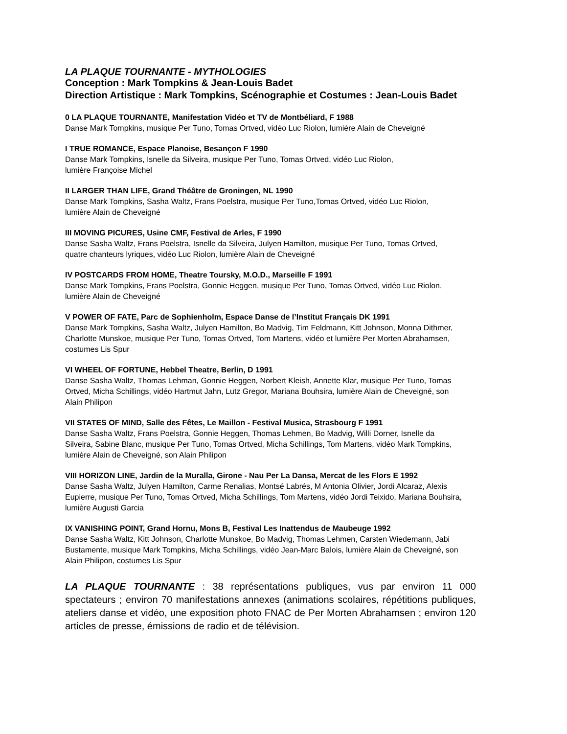LA PLAQUE TOURNANTE - MYTHOLOGIES
Conception : Mark Tompkins & Jean-Louis Badet
Direction Artistique : Mark Tompkins, Scénographie et Costumes : Jean-Louis Badet
0 LA PLAQUE TOURNANTE, Manifestation Vidéo et TV de Montbéliard, F 1988
Danse Mark Tompkins, musique Per Tuno, Tomas Ortved, vidéo Luc Riolon, lumière Alain de Cheveigné
I TRUE ROMANCE, Espace Planoise, Besançon F 1990
Danse Mark Tompkins, Isnelle da Silveira, musique Per Tuno, Tomas Ortved, vidéo Luc Riolon,
lumière Françoise Michel
II LARGER THAN LIFE, Grand Théâtre de Groningen, NL 1990
Danse Mark Tompkins, Sasha Waltz, Frans Poelstra, musique Per Tuno,Tomas Ortved, vidéo Luc Riolon,
lumière Alain de Cheveigné
III MOVING PICURES, Usine CMF, Festival de Arles, F 1990
Danse Sasha Waltz, Frans Poelstra, Isnelle da Silveira, Julyen Hamilton, musique Per Tuno, Tomas Ortved,
quatre chanteurs lyriques, vidéo Luc Riolon, lumière Alain de Cheveigné
IV POSTCARDS FROM HOME, Theatre Toursky, M.O.D., Marseille F 1991
Danse Mark Tompkins, Frans Poelstra, Gonnie Heggen, musique Per Tuno, Tomas Ortved, vidéo Luc Riolon,
lumière Alain de Cheveigné
V POWER OF FATE, Parc de Sophienholm, Espace Danse de l’Institut Français DK 1991
Danse Mark Tompkins, Sasha Waltz, Julyen Hamilton, Bo Madvig, Tim Feldmann, Kitt Johnson, Monna Dithmer,
Charlotte Munskoe, musique Per Tuno, Tomas Ortved, Tom Martens, vidéo et lumière Per Morten Abrahamsen,
costumes Lis Spur
VI WHEEL OF FORTUNE, Hebbel Theatre, Berlin, D 1991
Danse Sasha Waltz, Thomas Lehman, Gonnie Heggen, Norbert Kleish, Annette Klar, musique Per Tuno, Tomas
Ortved, Micha Schillings, vidéo Hartmut Jahn, Lutz Gregor, Mariana Bouhsira, lumière Alain de Cheveigné, son
Alain Philipon
VII STATES OF MIND, Salle des Fêtes, Le Maillon - Festival Musica, Strasbourg F 1991
Danse Sasha Waltz, Frans Poelstra, Gonnie Heggen, Thomas Lehmen, Bo Madvig, Willi Dorner, Isnelle da
Silveira, Sabine Blanc, musique Per Tuno, Tomas Ortved, Micha Schillings, Tom Martens, vidéo Mark Tompkins,
lumière Alain de Cheveigné, son Alain Philipon
VIII HORIZON LINE, Jardin de la Muralla, Girone - Nau Per La Dansa, Mercat de les Flors E 1992
Danse Sasha Waltz, Julyen Hamilton, Carme Renalias, Montsé Labrés, M Antonia Olivier, Jordi Alcaraz, Alexis
Eupierre, musique Per Tuno, Tomas Ortved, Micha Schillings, Tom Martens, vidéo Jordi Teixido, Mariana Bouhsira,
lumière Augusti Garcia
IX VANISHING POINT, Grand Hornu, Mons B, Festival Les Inattendus de Maubeuge 1992
Danse Sasha Waltz, Kitt Johnson, Charlotte Munskoe, Bo Madvig, Thomas Lehmen, Carsten Wiedemann, Jabi
Bustamente, musique Mark Tompkins, Micha Schillings, vidéo Jean-Marc Balois, lumière Alain de Cheveigné, son
Alain Philipon, costumes Lis Spur
LA PLAQUE TOURNANTE : 38 représentations publiques, vus par environ 11 000 spectateurs ; environ 70 manifestations annexes (animations scolaires, répétitions publiques, ateliers danse et vidéo, une exposition photo FNAC de Per Morten Abrahamsen ; environ 120 articles de presse, émissions de radio et de télévision.